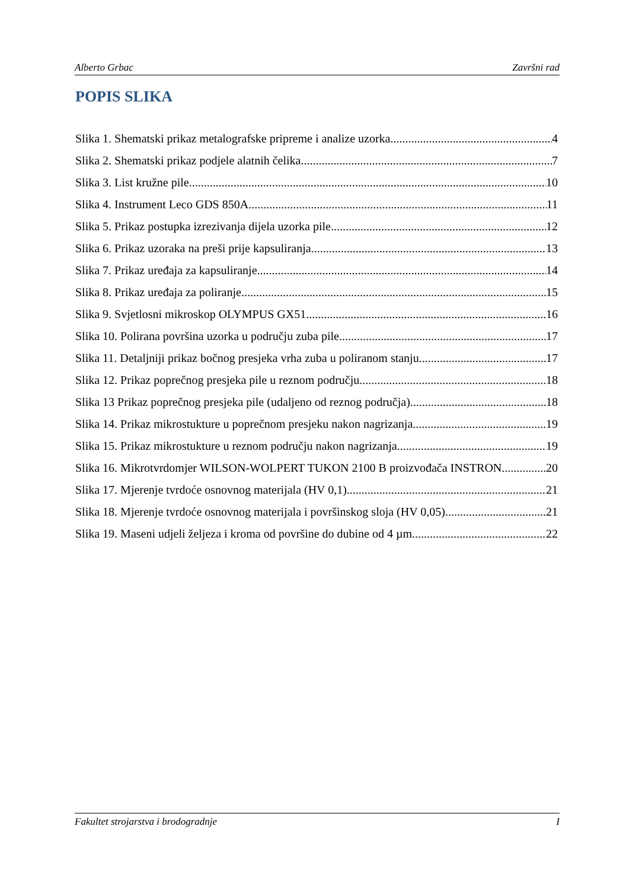Alberto Grbac Završni rad
POPIS SLIKA
Slika 1. Shematski prikaz metalografske pripreme i analize uzorka. 4
Slika 2. Shematski prikaz podjele alatnih čelika. 7
Slika 3. List kružne pile. 10
Slika 4. Instrument Leco GDS 850A. 11
Slika 5. Prikaz postupka izrezivanja dijela uzorka pile. 12
Slika 6. Prikaz uzoraka na preši prije kapsuliranja 13
Slika 7. Prikaz uređaja za kapsuliranje. 14
Slika 8. Prikaz uređaja za poliranje. 15
Slika 9. Svjetlosni mikroskop OLYMPUS GX51. 16
Slika 10. Polirana površina uzorka u području zuba pile. 17
Slika 11. Detaljniji prikaz bočnog presjeka vrha zuba u poliranom stanju. 17
Slika 12. Prikaz poprečnog presjeka pile u reznom području 18
Slika 13 Prikaz poprečnog presjeka pile (udaljeno od reznog područja) 18
Slika 14. Prikaz mikrostukture u poprečnom presjeku nakon nagrizanja. 19
Slika 15. Prikaz mikrostukture u reznom području nakon nagrizanja. 19
Slika 16. Mikrotvrdomjer WILSON-WOLPERT TUKON 2100 B proizvođača INSTRON. 20
Slika 17. Mjerenje tvrdoće osnovnog materijala (HV 0,1). 21
Slika 18. Mjerenje tvrdoće osnovnog materijala i površinskog sloja (HV 0,05). 21
Slika 19. Maseni udjeli željeza i kroma od površine do dubine od 4 µm. 22
Fakultet strojarstva i brodogradnje I